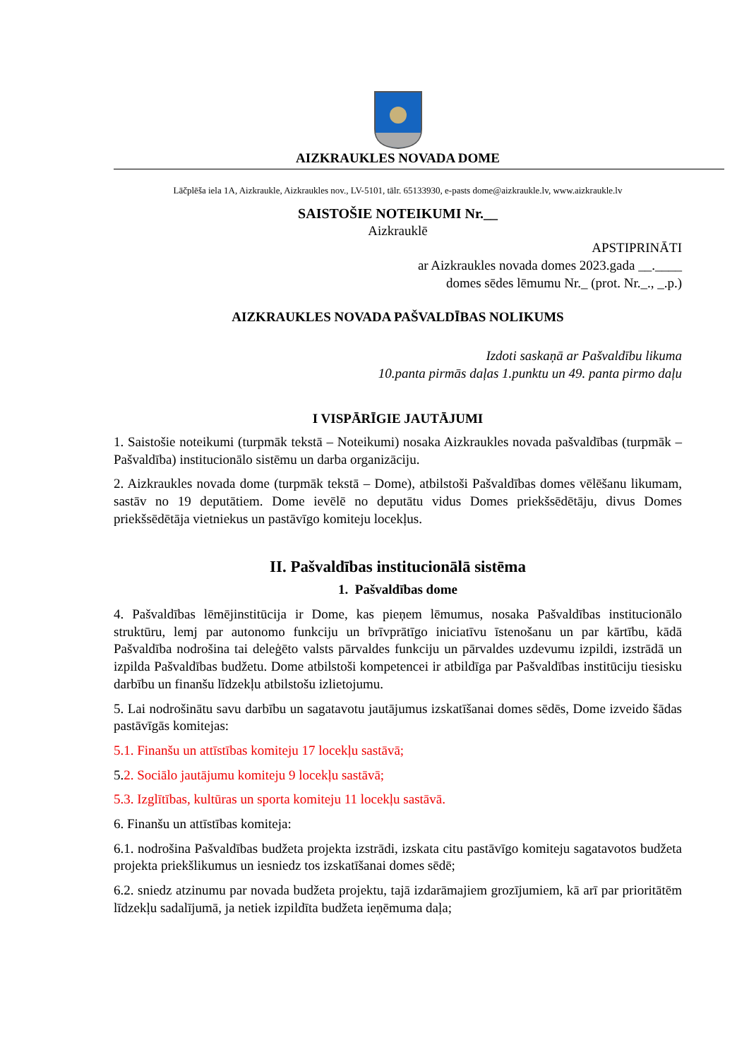AIZKRAUKLES NOVADA DOME
Lāčplēša iela 1A, Aizkraukle, Aizkraukles nov., LV-5101, tālr. 65133930, e-pasts dome@aizkraukle.lv, www.aizkraukle.lv
SAISTOŠIE NOTEIKUMI Nr.__
Aizkrauklē
APSTIPRINĀTI
ar Aizkraukles novada domes 2023.gada __.____
domes sēdes lēmumu Nr._ (prot. Nr._., _.p.)
AIZKRAUKLES NOVADA PAŠVALDĪBAS NOLIKUMS
Izdoti saskaņā ar Pašvaldību likuma
10.panta pirmās daļas 1.punktu un 49. panta pirmo daļu
I VISPĀRĪGIE JAUTĀJUMI
1. Saistošie noteikumi (turpmāk tekstā – Noteikumi) nosaka Aizkraukles novada pašvaldības (turpmāk – Pašvaldība) institucionālo sistēmu un darba organizāciju.
2. Aizkraukles novada dome (turpmāk tekstā – Dome), atbilstoši Pašvaldības domes vēlēšanu likumam, sastāv no 19 deputātiem. Dome ievēlē no deputātu vidus Domes priekšsēdētāju, divus Domes priekšsēdētāja vietniekus un pastāvīgo komiteju locekļus.
II. Pašvaldības institucionālā sistēma
1. Pašvaldības dome
4. Pašvaldības lēmējinstitūcija ir Dome, kas pieņem lēmumus, nosaka Pašvaldības institucionālo struktūru, lemj par autonomo funkciju un brīvprātīgo iniciatīvu īstenošanu un par kārtību, kādā Pašvaldība nodrošina tai deleģēto valsts pārvaldes funkciju un pārvaldes uzdevumu izpildi, izstrādā un izpilda Pašvaldības budžetu. Dome atbilstoši kompetencei ir atbildīga par Pašvaldības institūciju tiesisku darbību un finanšu līdzekļu atbilstošu izlietojumu.
5. Lai nodrošinātu savu darbību un sagatavotu jautājumus izskatīšanai domes sēdēs, Dome izveido šādas pastāvīgās komitejas:
5.1. Finanšu un attīstības komiteju 17 locekļu sastāvā;
5.2. Sociālo jautājumu komiteju 9 locekļu sastāvā;
5.3. Izglītības, kultūras un sporta komiteju 11 locekļu sastāvā.
6. Finanšu un attīstības komiteja:
6.1. nodrošina Pašvaldības budžeta projekta izstrādi, izskata citu pastāvīgo komiteju sagatavotos budžeta projekta priekšlikumus un iesniedz tos izskatīšanai domes sēdē;
6.2. sniedz atzinumu par novada budžeta projektu, tajā izdarāmajiem grozījumiem, kā arī par prioritātēm līdzekļu sadalījumā, ja netiek izpildīta budžeta ieņēmuma daļa;